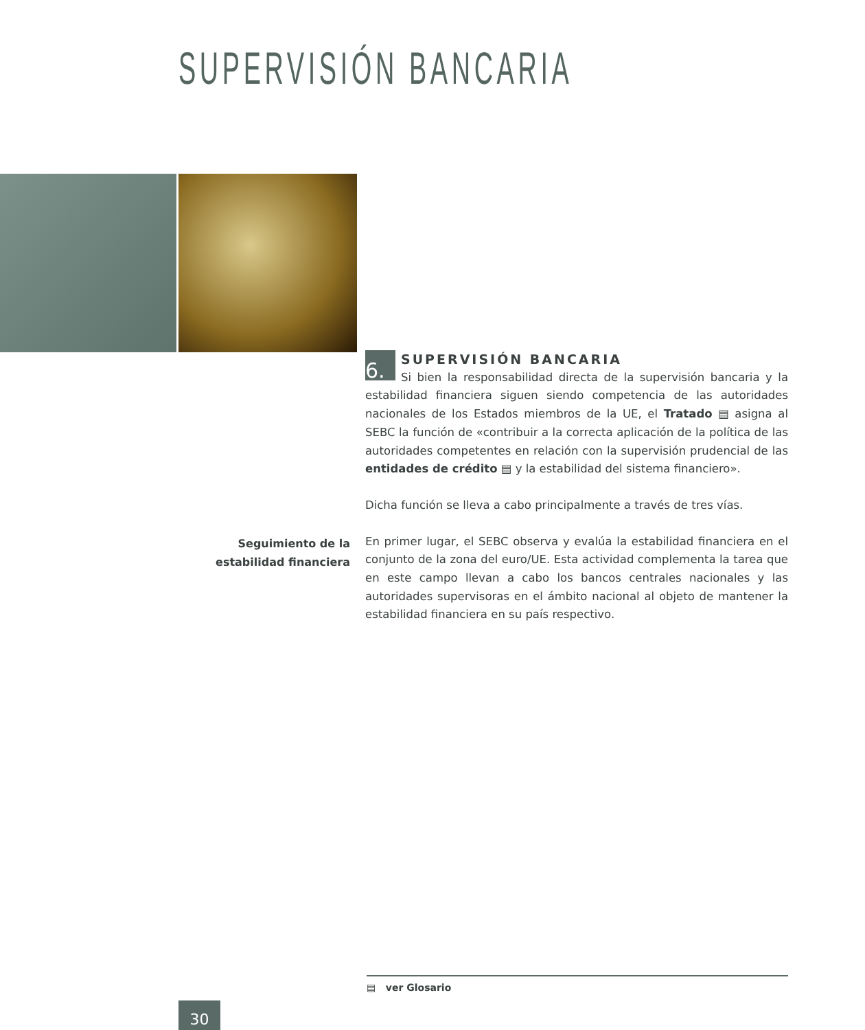SUPERVISIÓN BANCARIA
6.
SUPERVISIÓN BANCARIA
Si bien la responsabilidad directa de la supervisión bancaria y la estabilidad financiera siguen siendo competencia de las autoridades nacionales de los Estados miembros de la UE, el Tratado ▤ asigna al SEBC la función de «contribuir a la correcta aplicación de la política de las autoridades competentes en relación con la supervisión prudencial de las entidades de crédito ▤ y la estabilidad del sistema financiero».
Dicha función se lleva a cabo principalmente a través de tres vías.
En primer lugar, el SEBC observa y evalúa la estabilidad financiera en el conjunto de la zona del euro/UE. Esta actividad complementa la tarea que en este campo llevan a cabo los bancos centrales nacionales y las autoridades supervisoras en el ámbito nacional al objeto de mantener la estabilidad financiera en su país respectivo.
Seguimiento de la estabilidad financiera
▤ ver Glosario
30